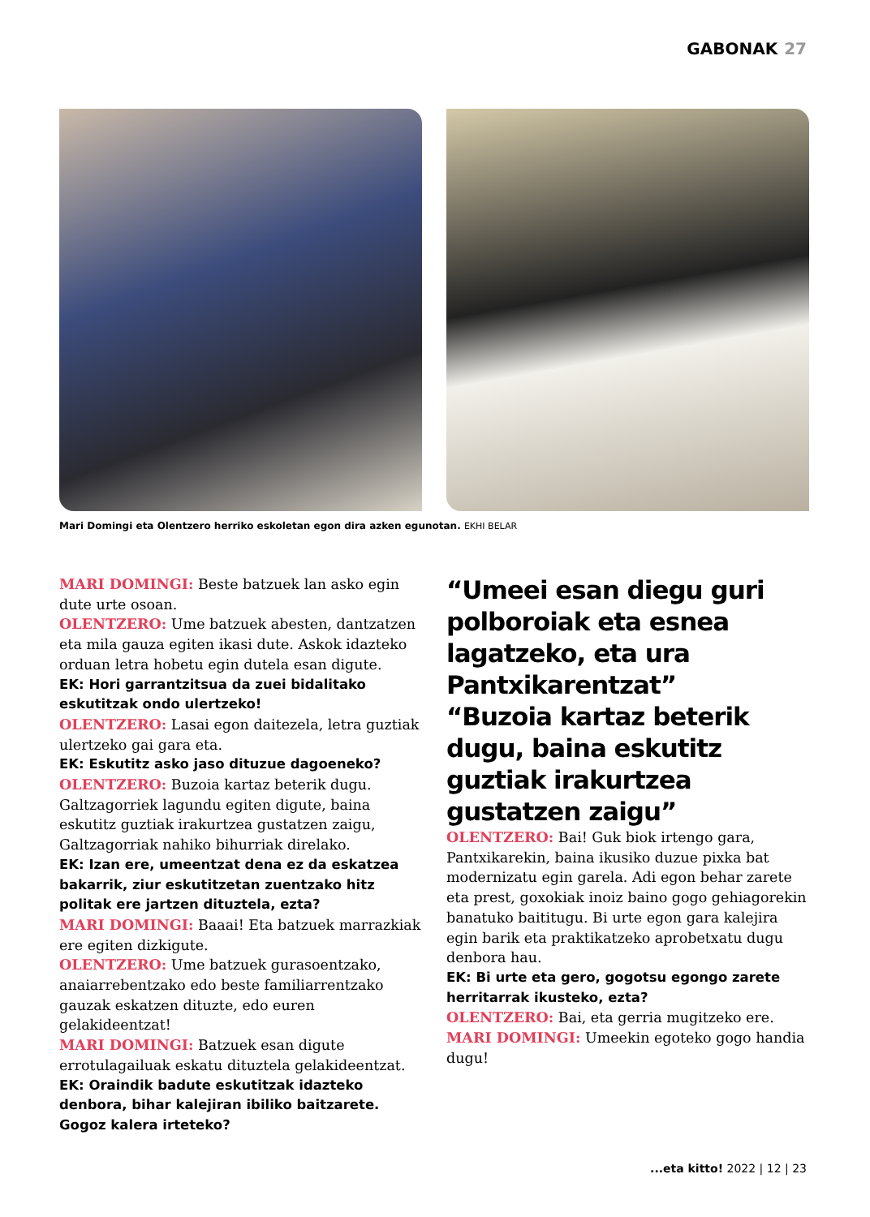GABONAK 27
Mari Domingi eta Olentzero herriko eskoletan egon dira azken egunotan. EKHI BELAR
MARI DOMINGI: Beste batzuek lan asko egin dute urte osoan.
OLENTZERO: Ume batzuek abesten, dantzatzen eta mila gauza egiten ikasi dute. Askok idazteko orduan letra hobetu egin dutela esan digute.
EK: Hori garrantzitsua da zuei bidalitako eskutitzak ondo ulertzeko!
OLENTZERO: Lasai egon daitezela, letra guztiak ulertzeko gai gara eta.
EK: Eskutitz asko jaso dituzue dagoeneko?
OLENTZERO: Buzoia kartaz beterik dugu. Galtzagorriek lagundu egiten digute, baina eskutitz guztiak irakurtzea gustatzen zaigu, Galtzagorriak nahiko bihurriak direlako.
EK: Izan ere, umeentzat dena ez da eskatzea bakarrik, ziur eskutitzetan zuentzako hitz politak ere jartzen dituztela, ezta?
MARI DOMINGI: Baaai! Eta batzuek marrazkiak ere egiten dizkigute.
OLENTZERO: Ume batzuek gurasoentzako, anaiarrebentzako edo beste familiarrentzako gauzak eskatzen dituzte, edo euren gelakideentzat!
MARI DOMINGI: Batzuek esan digute errotulagailuak eskatu dituztela gelakideentzat.
EK: Oraindik badute eskutitzak idazteko denbora, bihar kalejiran ibiliko baitzarete. Gogoz kalera irteteko?
“Umeei esan diegu guri polboroiak eta esnea lagatzeko, eta ura Pantxikarentzat”
“Buzoia kartaz beterik dugu, baina eskutitz guztiak irakurtzea gustatzen zaigu”
OLENTZERO: Bai! Guk biok irtengo gara, Pantxikarekin, baina ikusiko duzue pixka bat modernizatu egin garela. Adi egon behar zarete eta prest, goxokiak inoiz baino gogo gehiagorekin banatuko baititugu. Bi urte egon gara kalejira egin barik eta praktikatzeko aprobetxatu dugu denbora hau.
EK: Bi urte eta gero, gogotsu egongo zarete herritarrak ikusteko, ezta?
OLENTZERO: Bai, eta gerria mugitzeko ere.
MARI DOMINGI: Umeekin egoteko gogo handia dugu!
...eta kitto! 2022 | 12 | 23